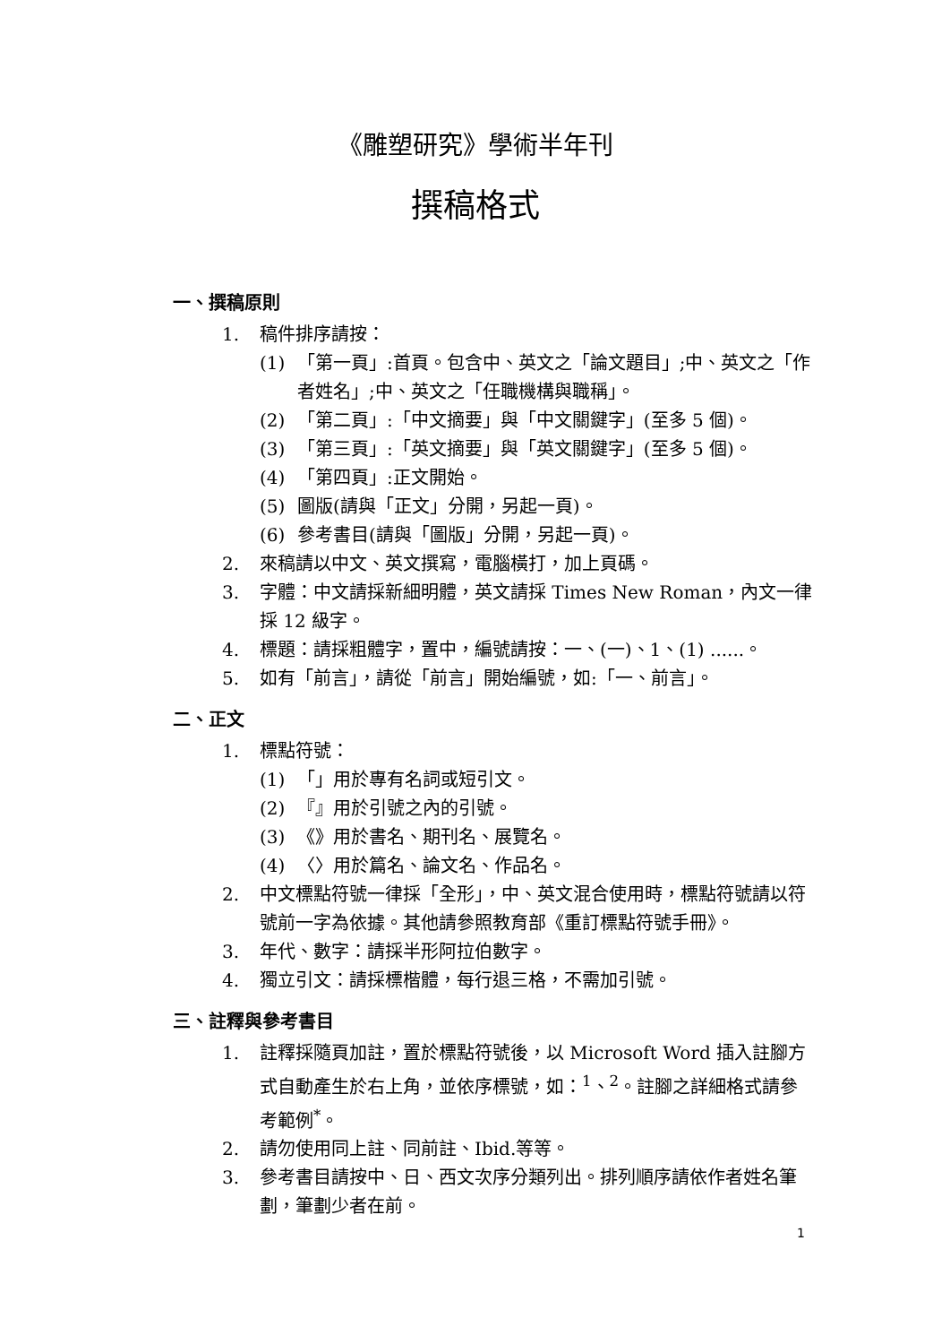《雕塑研究》學術半年刊
撰稿格式
一、撰稿原則
1. 稿件排序請按：
(1) 「第一頁」:首頁。包含中、英文之「論文題目」;中、英文之「作者姓名」;中、英文之「任職機構與職稱」。
(2) 「第二頁」:「中文摘要」與「中文關鍵字」(至多 5 個)。
(3) 「第三頁」:「英文摘要」與「英文關鍵字」(至多 5 個)。
(4) 「第四頁」:正文開始。
(5) 圖版(請與「正文」分開，另起一頁)。
(6) 參考書目(請與「圖版」分開，另起一頁)。
2. 來稿請以中文、英文撰寫，電腦橫打，加上頁碼。
3. 字體：中文請採新細明體，英文請採 Times New Roman，內文一律採 12 級字。
4. 標題：請採粗體字，置中，編號請按：一、(一)、1、(1) ......。
5. 如有「前言」，請從「前言」開始編號，如:「一、前言」。
二、正文
1. 標點符號：
(1) 「」用於專有名詞或短引文。
(2) 『』用於引號之內的引號。
(3) 《》用於書名、期刊名、展覽名。
(4) 〈〉用於篇名、論文名、作品名。
2. 中文標點符號一律採「全形」，中、英文混合使用時，標點符號請以符號前一字為依據。其他請參照教育部《重訂標點符號手冊》。
3. 年代、數字：請採半形阿拉伯數字。
4. 獨立引文：請採標楷體，每行退三格，不需加引號。
三、註釋與參考書目
1. 註釋採隨頁加註，置於標點符號後，以 Microsoft Word 插入註腳方式自動產生於右上角，並依序標號，如：<sup>1</sup>、<sup>2</sup>。註腳之詳細格式請參考範例<sup>*</sup>。
2. 請勿使用同上註、同前註、Ibid.等等。
3. 參考書目請按中、日、西文次序分類列出。排列順序請依作者姓名筆劃，筆劃少者在前。
1